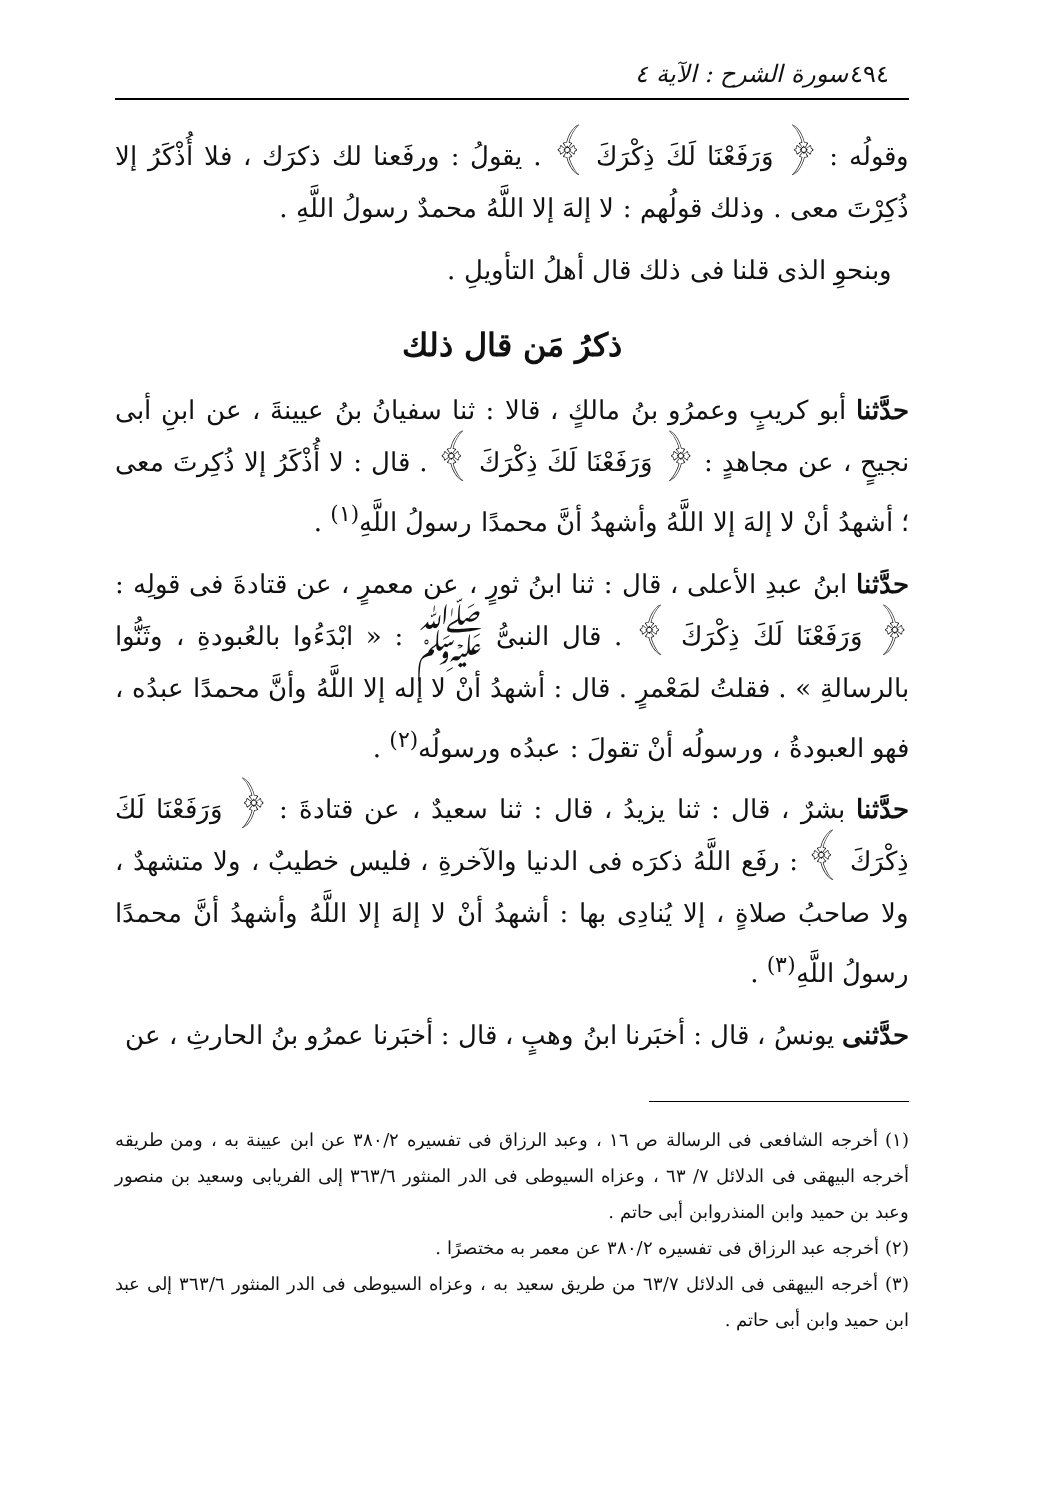٤٩٤ سورة الشرح : الآية ٤
وقولُه : ﴿ وَرَفَعْنَا لَكَ ذِكْرَكَ ﴾ . يقولُ : ورفَعنا لك ذكرَك ، فلا أُذْكَرُ إلا ذُكِرْتَ معى . وذلك قولُهم : لا إلهَ إلا اللَّهُ محمدٌ رسولُ اللَّهِ .
وبنحوِ الذى قلنا فى ذلك قال أهلُ التأويلِ .
ذكرُ مَن قال ذلك
حدَّثنا أبو كريبٍ وعمرُو بنُ مالكٍ ، قالا : ثنا سفيانُ بنُ عيينةَ ، عن ابنِ أبى نجيحٍ ، عن مجاهدٍ : ﴿ وَرَفَعْنَا لَكَ ذِكْرَكَ ﴾ . قال : لا أُذْكَرُ إلا ذُكِرتَ معى ؛ أشهدُ أنْ لا إلهَ إلا اللَّهُ وأشهدُ أنَّ محمدًا رسولُ اللَّهِ<sup>(١)</sup> .
حدَّثنا ابنُ عبدِ الأعلى ، قال : ثنا ابنُ ثورٍ ، عن معمرٍ ، عن قتادةَ فى قولِه : ﴿ وَرَفَعْنَا لَكَ ذِكْرَكَ ﴾ . قال النبىُّ ﷺ : « ابْدَءُوا بالعُبودةِ ، وثَنُّوا بالرسالةِ » . فقلتُ لمَعْمرٍ . قال : أشهدُ أنْ لا إله إلا اللَّهُ وأنَّ محمدًا عبدُه ، فهو العبودةُ ، ورسولُه أنْ تقولَ : عبدُه ورسولُه<sup>(٢)</sup> .
حدَّثنا بشرٌ ، قال : ثنا يزيدُ ، قال : ثنا سعيدٌ ، عن قتادةَ : ﴿ وَرَفَعْنَا لَكَ ذِكْرَكَ ﴾ : رفَع اللَّهُ ذكرَه فى الدنيا والآخرةِ ، فليس خطيبٌ ، ولا متشهدٌ ، ولا صاحبُ صلاةٍ ، إلا يُنادِى بها : أشهدُ أنْ لا إلهَ إلا اللَّهُ وأشهدُ أنَّ محمدًا رسولُ اللَّهِ<sup>(٣)</sup> .
حدَّثنى يونسُ ، قال : أخبَرنا ابنُ وهبٍ ، قال : أخبَرنا عمرُو بنُ الحارثِ ، عن
(١) أخرجه الشافعى فى الرسالة ص ١٦ ، وعبد الرزاق فى تفسيره ٣٨٠/٢ عن ابن عيينة به ، ومن طريقه أخرجه البيهقى فى الدلائل ٧/ ٦٣ ، وعزاه السيوطى فى الدر المنثور ٣٦٣/٦ إلى الفريابى وسعيد بن منصور وعبد بن حميد وابن المنذروابن أبى حاتم .
(٢) أخرجه عبد الرزاق فى تفسيره ٣٨٠/٢ عن معمر به مختصرًا .
(٣) أخرجه البيهقى فى الدلائل ٦٣/٧ من طريق سعيد به ، وعزاه السيوطى فى الدر المنثور ٣٦٣/٦ إلى عبد ابن حميد وابن أبى حاتم .